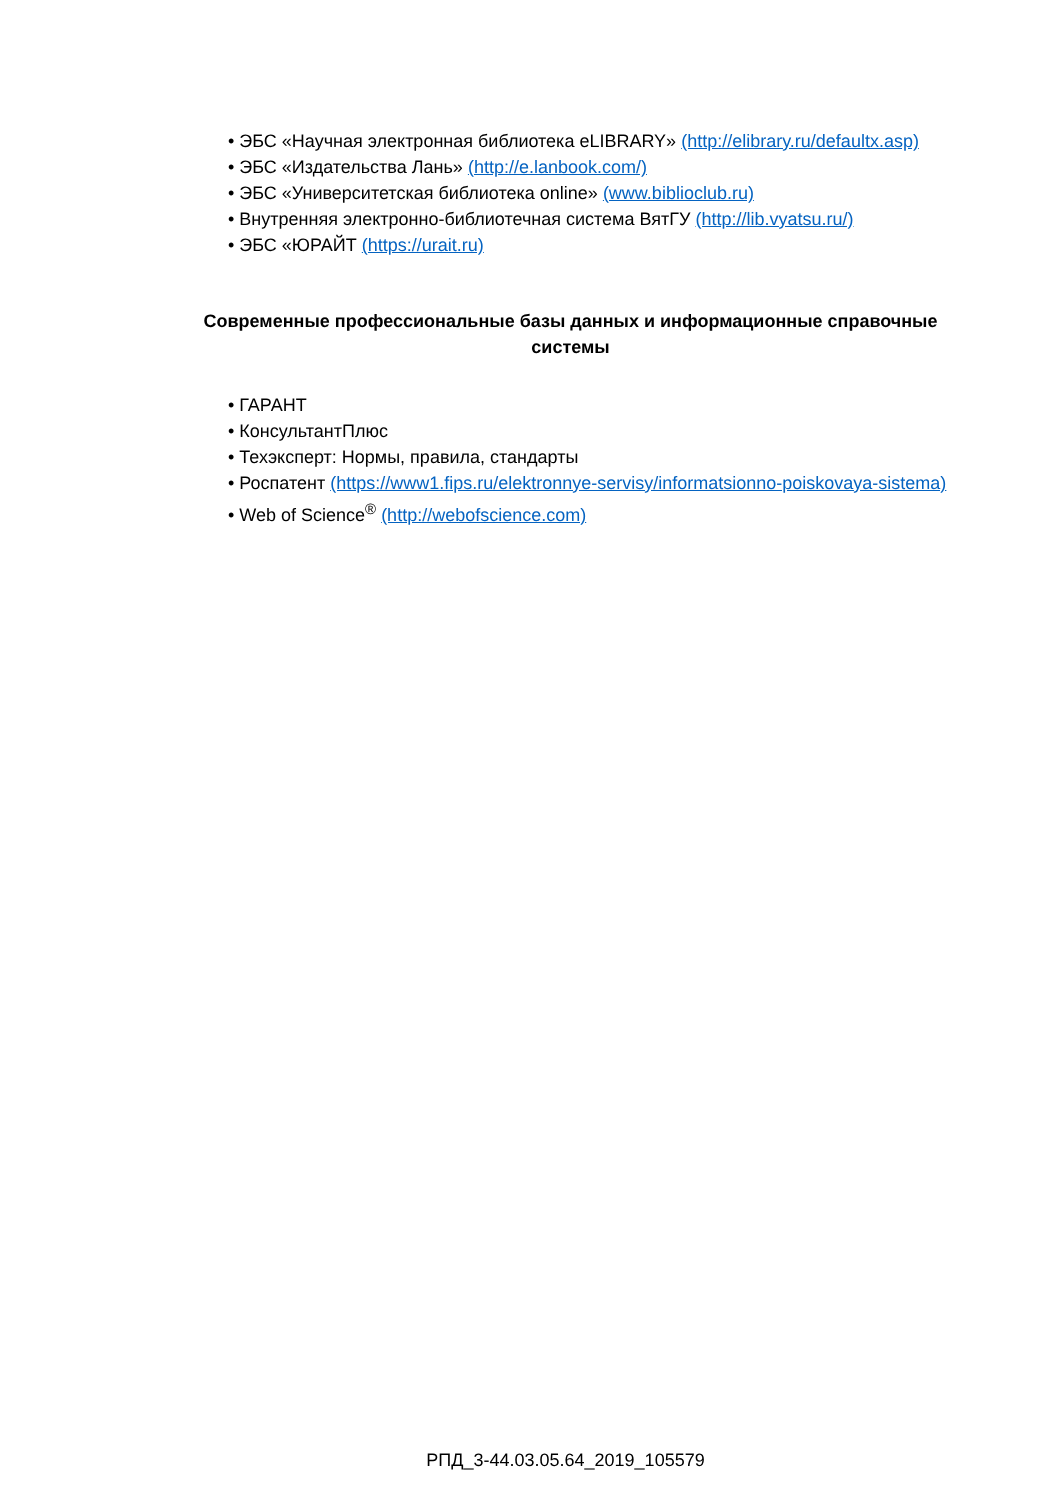• ЭБС «Научная электронная библиотека eLIBRARY» (http://elibrary.ru/defaultx.asp)
• ЭБС «Издательства Лань» (http://e.lanbook.com/)
• ЭБС «Университетская библиотека online» (www.biblioclub.ru)
• Внутренняя электронно-библиотечная система ВятГУ (http://lib.vyatsu.ru/)
• ЭБС «ЮРАЙТ (https://urait.ru)
Современные профессиональные базы данных и информационные справочные системы
• ГАРАНТ
• КонсультантПлюс
• Техэксперт: Нормы, правила, стандарты
• Роспатент (https://www1.fips.ru/elektronnye-servisy/informatsionno-poiskovaya-sistema)
• Web of Science<sup>®</sup> (http://webofscience.com)
РПД_3-44.03.05.64_2019_105579